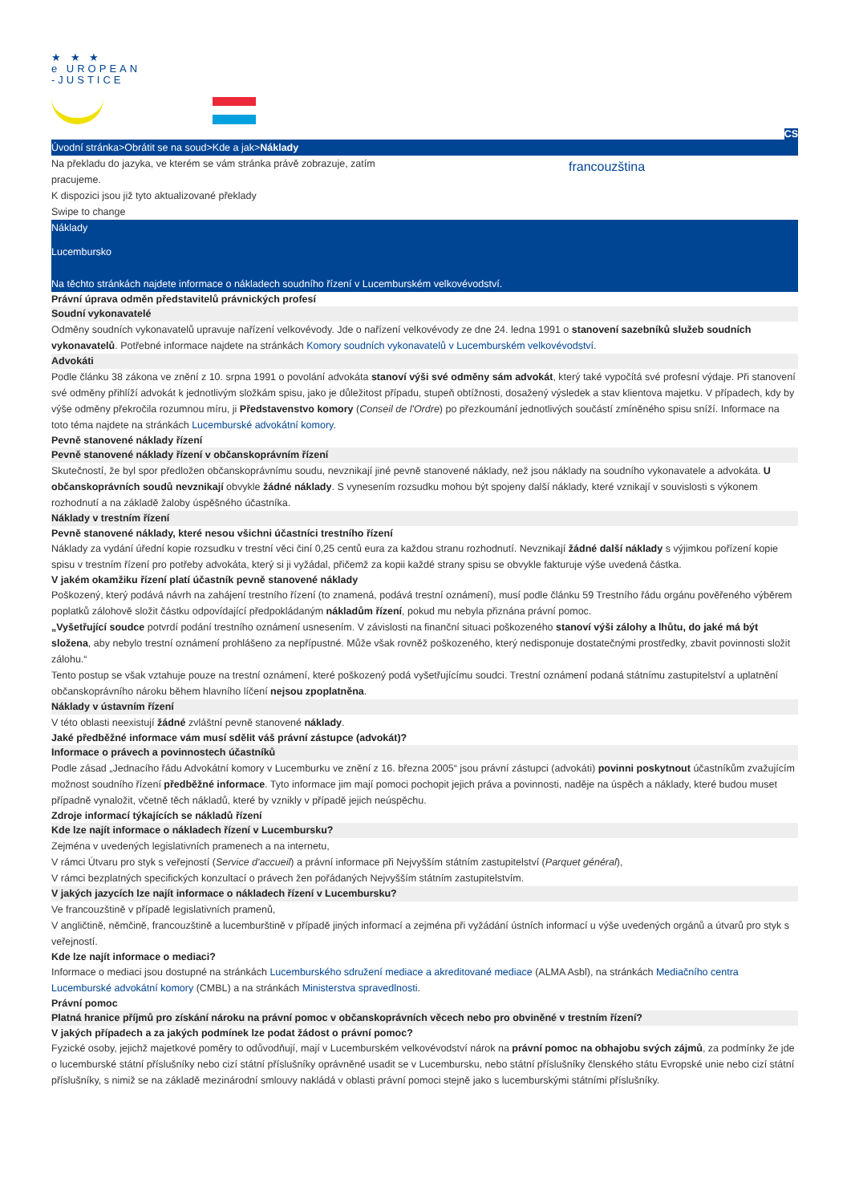★ ★ ★
e UROPEAN
-JUSTICE
CS
Úvodní stránka>Obrátit se na soud>Kde a jak>Náklady
Na překladu do jazyka, ve kterém se vám stránka právě zobrazuje, zatím
pracujeme.
K dispozici jsou již tyto aktualizované překlady
Swipe to change
francouzština
Náklady
Lucembursko
Na těchto stránkách najdete informace o nákladech soudního řízení v Lucemburském velkovévodství.
Právní úprava odměn představitelů právnických profesí
Soudní vykonavatelé
Odměny soudních vykonavatelů upravuje nařízení velkovévody. Jde o nařízení velkovévody ze dne 24. ledna 1991 o stanovení sazebníků služeb soudních vykonavatelů. Potřebné informace najdete na stránkách Komory soudních vykonavatelů v Lucemburském velkovévodství.
Advokáti
Podle článku 38 zákona ve znění z 10. srpna 1991 o povolání advokáta stanoví výši své odměny sám advokát, který také vypočítá své profesní výdaje. Při stanovení své odměny přihlíží advokát k jednotlivým složkám spisu, jako je důležitost případu, stupeň obtížnosti, dosažený výsledek a stav klientova majetku. V případech, kdy by výše odměny překročila rozumnou míru, ji Představenstvo komory (Conseil de l'Ordre) po přezkoumání jednotlivých součástí zmíněného spisu sníží. Informace na toto téma najdete na stránkách Lucemburské advokátní komory.
Pevně stanovené náklady řízení
Pevně stanovené náklady řízení v občanskoprávním řízení
Skutečností, že byl spor předložen občanskoprávnímu soudu, nevznikají jiné pevně stanovené náklady, než jsou náklady na soudního vykonavatele a advokáta. U občanskoprávních soudů nevznikají obvykle žádné náklady. S vynesením rozsudku mohou být spojeny další náklady, které vznikají v souvislosti s výkonem rozhodnutí a na základě žaloby úspěšného účastníka.
Náklady v trestním řízení
Pevně stanovené náklady, které nesou všichni účastníci trestního řízení
Náklady za vydání úřední kopie rozsudku v trestní věci činí 0,25 centů eura za každou stranu rozhodnutí. Nevznikají žádné další náklady s výjimkou pořízení kopie spisu v trestním řízení pro potřeby advokáta, který si ji vyžádal, přičemž za kopii každé strany spisu se obvykle fakturuje výše uvedená částka.
V jakém okamžiku řízení platí účastník pevně stanovené náklady
Poškozený, který podává návrh na zahájení trestního řízení (to znamená, podává trestní oznámení), musí podle článku 59 Trestního řádu orgánu pověřeného výběrem poplatků zálohově složit částku odpovídající předpokládaným nákladům řízení, pokud mu nebyla přiznána právní pomoc.
„Vyšetřující soudce potvrdí podání trestního oznámení usnesením. V závislosti na finanční situaci poškozeného stanoví výši zálohy a lhůtu, do jaké má být složena, aby nebylo trestní oznámení prohlášeno za nepřípustné. Může však rovněž poškozeného, který nedisponuje dostatečnými prostředky, zbavit povinnosti složit zálohu.“
Tento postup se však vztahuje pouze na trestní oznámení, které poškozený podá vyšetřujícímu soudci. Trestní oznámení podaná státnímu zastupitelství a uplatnění občanskoprávního nároku během hlavního líčení nejsou zpoplatněna.
Náklady v ústavním řízení
V této oblasti neexistují žádné zvláštní pevně stanovené náklady.
Jaké předběžné informace vám musí sdělit váš právní zástupce (advokát)?
Informace o právech a povinnostech účastníků
Podle zásad „Jednacího řádu Advokátní komory v Lucemburku ve znění z 16. března 2005“ jsou právní zástupci (advokáti) povinni poskytnout účastníkům zvažujícím možnost soudního řízení předběžné informace. Tyto informace jim mají pomoci pochopit jejich práva a povinnosti, naděje na úspěch a náklady, které budou muset případně vynaložit, včetně těch nákladů, které by vznikly v případě jejich neúspěchu.
Zdroje informací týkajících se nákladů řízení
Kde lze najít informace o nákladech řízení v Lucembursku?
Zejména v uvedených legislativních pramenech a na internetu,
V rámci Útvaru pro styk s veřejností (Service d'accueil) a právní informace při Nejvyšším státním zastupitelství (Parquet général),
V rámci bezplatných specifických konzultací o právech žen pořádaných Nejvyšším státním zastupitelstvím.
V jakých jazycích lze najít informace o nákladech řízení v Lucembursku?
Ve francouzštině v případě legislativních pramenů,
V angličtině, němčině, francouzštině a lucemburštině v případě jiných informací a zejména při vyžádání ústních informací u výše uvedených orgánů a útvarů pro styk s veřejností.
Kde lze najít informace o mediaci?
Informace o mediaci jsou dostupné na stránkách Lucemburského sdružení mediace a akreditované mediace (ALMA Asbl), na stránkách Mediačního centra Lucemburské advokátní komory (CMBL) a na stránkách Ministerstva spravedlnosti.
Právní pomoc
Platná hranice příjmů pro získání nároku na právní pomoc v občanskoprávních věcech nebo pro obviněné v trestním řízení?
V jakých případech a za jakých podmínek lze podat žádost o právní pomoc?
Fyzické osoby, jejichž majetkové poměry to odůvodňují, mají v Lucemburském velkovévodství nárok na právní pomoc na obhajobu svých zájmů, za podmínky že jde o lucemburské státní příslušníky nebo cizí státní příslušníky oprávněné usadit se v Lucembursku, nebo státní příslušníky členského státu Evropské unie nebo cizí státní příslušníky, s nimiž se na základě mezinárodní smlouvy nakládá v oblasti právní pomoci stejně jako s lucemburskými státními příslušníky.